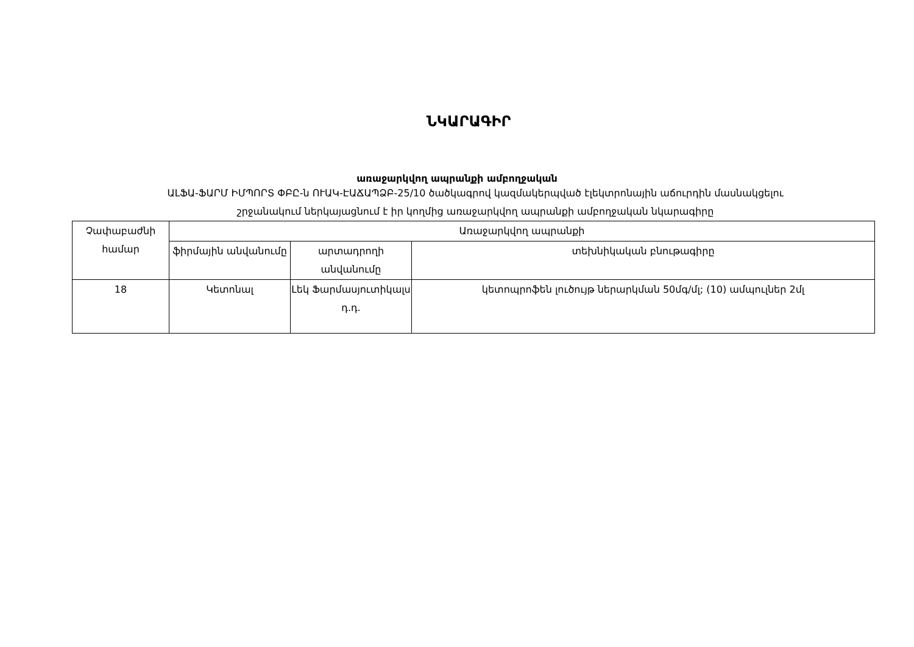ՆԿԱՐԱԳԻՐ
առաջարկվող ապրանքի ամբողջական
ԱԼՖԱ-ՖԱՐՄ ԻՄՊՈՐՏ ՓԲԸ-ն ՈՒԱԿ-ԷԱՃԱՊՁԲ-25/10 ծածկագրով կազմակերպված էլեկտրոնային աճուրդին մասնակցելու
շրջանակում ներկայացնում է իր կողմից առաջարկվող ապրանքի ամբողջական նկարագիրը
| Չափաբաժնի համար | Առաջարկվող ապրանքի | | |
| --- | --- | --- | --- |
| | ֆիրմային անվանումը | արտադրողի անվանումը | տեխնիկական բնութագիրը |
| 18 | Կետոնալ | Լեկ Ֆարմասյուտիկալս դ.դ. | կետոպրոֆեն լուծույթ ներարկման 50մգ/մլ; (10) ամպուլներ 2մլ |